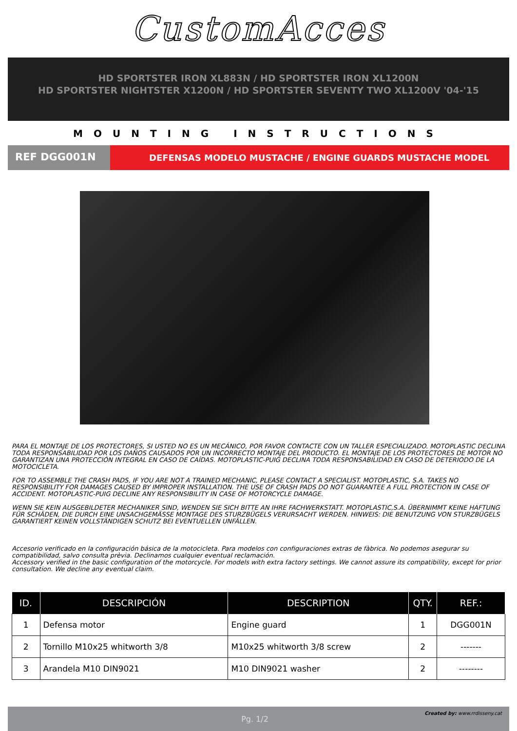CustomAcces
HD SPORTSTER IRON XL883N / HD SPORTSTER IRON XL1200N
HD SPORTSTER NIGHTSTER X1200N / HD SPORTSTER SEVENTY TWO XL1200V '04-'15
MOUNTING INSTRUCTIONS
REF DGG001N
DEFENSAS MODELO MUSTACHE / ENGINE GUARDS MUSTACHE MODEL
PARA EL MONTAJE DE LOS PROTECTORES, SI USTED NO ES UN MECÁNICO, POR FAVOR CONTACTE CON UN TALLER ESPECIALIZADO. MOTOPLASTIC DECLINA TODA RESPONSABILIDAD POR LOS DAÑOS CAUSADOS POR UN INCORRECTO MONTAJE DEL PRODUCTO. EL MONTAJE DE LOS PROTECTORES DE MOTOR NO GARANTIZAN UNA PROTECCIÓN INTEGRAL EN CASO DE CAÍDAS. MOTOPLASTIC-PUIG DECLINA TODA RESPONSABILIDAD EN CASO DE DETERIODO DE LA MOTOCICLETA.
FOR TO ASSEMBLE THE CRASH PADS, IF YOU ARE NOT A TRAINED MECHANIC, PLEASE CONTACT A SPECIALIST. MOTOPLASTIC, S.A. TAKES NO RESPONSIBILITY FOR DAMAGES CAUSED BY IMPROPER INSTALLATION. THE USE OF CRASH PADS DO NOT GUARANTEE A FULL PROTECTION IN CASE OF ACCIDENT. MOTOPLASTIC-PUIG DECLINE ANY RESPONSIBILITY IN CASE OF MOTORCYCLE DAMAGE.
WENN SIE KEIN AUSGEBILDETER MECHANIKER SIND, WENDEN SIE SICH BITTE AN IHRE FACHWERKSTATT. MOTOPLASTIC,S.A. ÜBERNIMMT KEINE HAFTUNG FÜR SCHÄDEN, DIE DURCH EINE UNSACHGEMÄSSE MONTAGE DES STURZBÜGELS VERURSACHT WERDEN. HINWEIS: DIE BENUTZUNG VON STURZBÜGELS GARANTIERT KEINEN VOLLSTÄNDIGEN SCHUTZ BEI EVENTUELLEN UNFÄLLEN.
Accesorio verificado en la configuración básica de la motocicleta. Para modelos con configuraciones extras de fàbrica. No podemos asegurar su compatibilidad, salvo consulta prèvia. Declinamos cualquier eventual reclamación.
Accessory verified in the basic configuration of the motorcycle. For models with extra factory settings. We cannot assure its compatibility, except for prior consultation. We decline any eventual claim.
| ID. | DESCRIPCIÓN | DESCRIPTION | QTY. | REF.: |
| --- | --- | --- | --- | --- |
| 1 | Defensa motor | Engine guard | 1 | DGG001N |
| 2 | Tornillo M10x25 whitworth 3/8 | M10x25 whitworth 3/8 screw | 2 | ------- |
| 3 | Arandela M10 DIN9021 | M10 DIN9021 washer | 2 | -------- |
Pg. 1/2 Created by: www.rrdisseny.cat